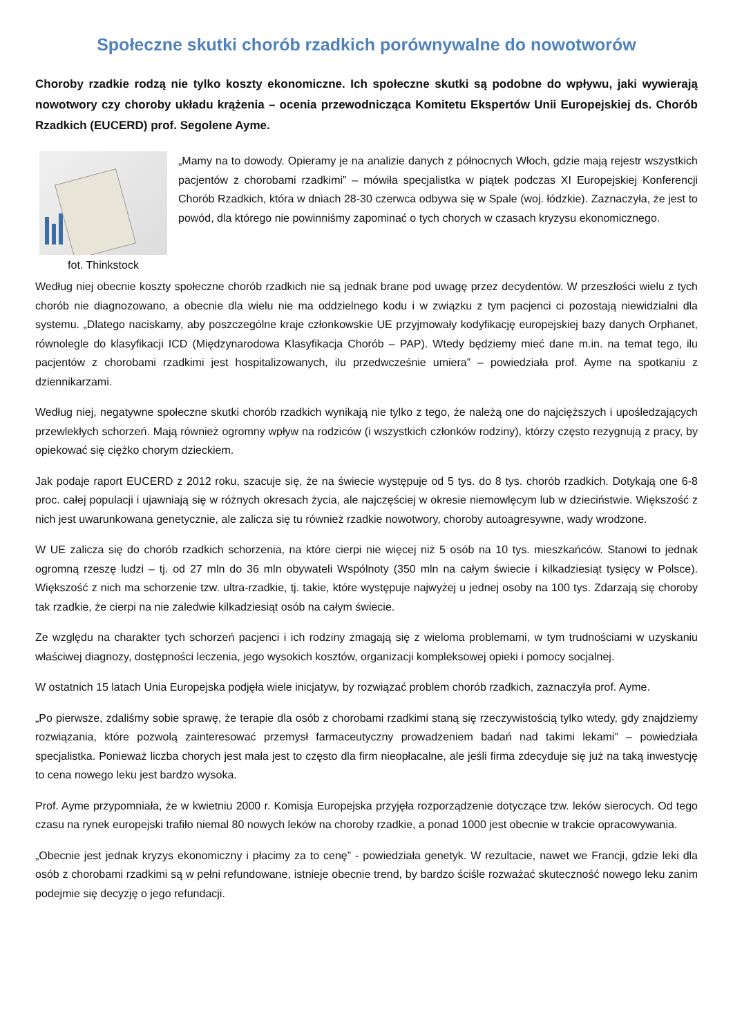Społeczne skutki chorób rzadkich porównywalne do nowotworów
Choroby rzadkie rodzą nie tylko koszty ekonomiczne. Ich społeczne skutki są podobne do wpływu, jaki wywierają nowotwory czy choroby układu krążenia – ocenia przewodnicząca Komitetu Ekspertów Unii Europejskiej ds. Chorób Rzadkich (EUCERD) prof. Segolene Ayme.
fot. Thinkstock
„Mamy na to dowody. Opieramy je na analizie danych z północnych Włoch, gdzie mają rejestr wszystkich pacjentów z chorobami rzadkimi” – mówiła specjalistka w piątek podczas XI Europejskiej Konferencji Chorób Rzadkich, która w dniach 28-30 czerwca odbywa się w Spale (woj. łódzkie). Zaznaczyła, że jest to powód, dla którego nie powinniśmy zapominać o tych chorych w czasach kryzysu ekonomicznego.
Według niej obecnie koszty społeczne chorób rzadkich nie są jednak brane pod uwagę przez decydentów. W przeszłości wielu z tych chorób nie diagnozowano, a obecnie dla wielu nie ma oddzielnego kodu i w związku z tym pacjenci ci pozostają niewidzialni dla systemu. „Dlatego naciskamy, aby poszczególne kraje członkowskie UE przyjmowały kodyfikację europejskiej bazy danych Orphanet, równolegle do klasyfikacji ICD (Międzynarodowa Klasyfikacja Chorób – PAP). Wtedy będziemy mieć dane m.in. na temat tego, ilu pacjentów z chorobami rzadkimi jest hospitalizowanych, ilu przedwcześnie umiera” – powiedziała prof. Ayme na spotkaniu z dziennikarzami.
Według niej, negatywne społeczne skutki chorób rzadkich wynikają nie tylko z tego, że należą one do najcięższych i upośledzających przewlekłych schorzeń. Mają również ogromny wpływ na rodziców (i wszystkich członków rodziny), którzy często rezygnują z pracy, by opiekować się ciężko chorym dzieckiem.
Jak podaje raport EUCERD z 2012 roku, szacuje się, że na świecie występuje od 5 tys. do 8 tys. chorób rzadkich. Dotykają one 6-8 proc. całej populacji i ujawniają się w różnych okresach życia, ale najczęściej w okresie niemowlęcym lub w dzieciństwie. Większość z nich jest uwarunkowana genetycznie, ale zalicza się tu również rzadkie nowotwory, choroby autoagresywne, wady wrodzone.
W UE zalicza się do chorób rzadkich schorzenia, na które cierpi nie więcej niż 5 osób na 10 tys. mieszkańców. Stanowi to jednak ogromną rzeszę ludzi – tj. od 27 mln do 36 mln obywateli Wspólnoty (350 mln na całym świecie i kilkadziesiąt tysięcy w Polsce). Większość z nich ma schorzenie tzw. ultra-rzadkie, tj. takie, które występuje najwyżej u jednej osoby na 100 tys. Zdarzają się choroby tak rzadkie, że cierpi na nie zaledwie kilkadziesiąt osób na całym świecie.
Ze względu na charakter tych schorzeń pacjenci i ich rodziny zmagają się z wieloma problemami, w tym trudnościami w uzyskaniu właściwej diagnozy, dostępności leczenia, jego wysokich kosztów, organizacji kompleksowej opieki i pomocy socjalnej.
W ostatnich 15 latach Unia Europejska podjęła wiele inicjatyw, by rozwiązać problem chorób rzadkich, zaznaczyła prof. Ayme.
„Po pierwsze, zdaliśmy sobie sprawę, że terapie dla osób z chorobami rzadkimi staną się rzeczywistością tylko wtedy, gdy znajdziemy rozwiązania, które pozwolą zainteresować przemysł farmaceutyczny prowadzeniem badań nad takimi lekami” – powiedziała specjalistka. Ponieważ liczba chorych jest mała jest to często dla firm nieopłacalne, ale jeśli firma zdecyduje się już na taką inwestycję to cena nowego leku jest bardzo wysoka.
Prof. Ayme przypomniała, że w kwietniu 2000 r. Komisja Europejska przyjęła rozporządzenie dotyczące tzw. leków sierocych. Od tego czasu na rynek europejski trafiło niemal 80 nowych leków na choroby rzadkie, a ponad 1000 jest obecnie w trakcie opracowywania.
„Obecnie jest jednak kryzys ekonomiczny i płacimy za to cenę” - powiedziała genetyk. W rezultacie, nawet we Francji, gdzie leki dla osób z chorobami rzadkimi są w pełni refundowane, istnieje obecnie trend, by bardzo ściśle rozważać skuteczność nowego leku zanim podejmie się decyzję o jego refundacji.